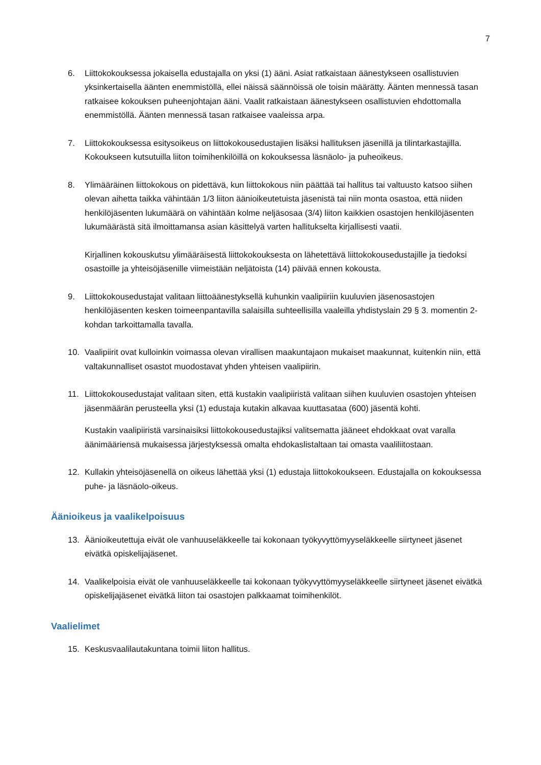7
6. Liittokokouksessa jokaisella edustajalla on yksi (1) ääni. Asiat ratkaistaan äänestykseen osallistuvien yksinkertaisella äänten enemmistöllä, ellei näissä säännöissä ole toisin määrätty. Äänten mennessä tasan ratkaisee kokouksen puheenjohtajan ääni. Vaalit ratkaistaan äänestykseen osallistuvien ehdottomalla enemmistöllä. Äänten mennessä tasan ratkaisee vaaleissa arpa.
7. Liittokokouksessa esitysoikeus on liittokokousedustajien lisäksi hallituksen jäsenillä ja tilintarkastajilla. Kokoukseen kutsutuilla liiton toimihenkilöillä on kokouksessa läsnäolo- ja puheoikeus.
8. Ylimääräinen liittokokous on pidettävä, kun liittokokous niin päättää tai hallitus tai valtuusto katsoo siihen olevan aihetta taikka vähintään 1/3 liiton äänioikeutetuista jäsenistä tai niin monta osastoa, että niiden henkilöjäsenten lukumäärä on vähintään kolme neljäsosaa (3/4) liiton kaikkien osastojen henkilöjäsenten lukumäärästä sitä ilmoittamansa asian käsittelyä varten hallitukselta kirjallisesti vaatii.
Kirjallinen kokouskutsu ylimääräisestä liittokokouksesta on lähetettävä liittokokousedustajille ja tiedoksi osastoille ja yhteisöjäsenille viimeistään neljätoista (14) päivää ennen kokousta.
9. Liittokokousedustajat valitaan liittoäänestyksellä kuhunkin vaalipiiriin kuuluvien jäsenosastojen henkilöjäsenten kesken toimeenpantavilla salaisilla suhteellisilla vaaleilla yhdistyslain 29 § 3. momentin 2-kohdan tarkoittamalla tavalla.
10. Vaalipiirit ovat kulloinkin voimassa olevan virallisen maakuntajaon mukaiset maakunnat, kuitenkin niin, että valtakunnalliset osastot muodostavat yhden yhteisen vaalipiirin.
11. Liittokokousedustajat valitaan siten, että kustakin vaalipiiristä valitaan siihen kuuluvien osastojen yhteisen jäsenmäärän perusteella yksi (1) edustaja kutakin alkavaa kuuttasataa (600) jäsentä kohti.
Kustakin vaalipiiristä varsinaisiksi liittokokousedustajiksi valitsematta jääneet ehdokkaat ovat varalla äänimääriensä mukaisessa järjestyksessä omalta ehdokaslistaltaan tai omasta vaaliliitostaan.
12. Kullakin yhteisöjäsenellä on oikeus lähettää yksi (1) edustaja liittokokoukseen. Edustajalla on kokouksessa puhe- ja läsnäolo-oikeus.
Äänioikeus ja vaalikelpoisuus
13. Äänioikeutettuja eivät ole vanhuuseläkkeelle tai kokonaan työkyvyttömyyseläkkeelle siirtyneet jäsenet eivätkä opiskelijajäsenet.
14. Vaalikelpoisia eivät ole vanhuuseläkkeelle tai kokonaan työkyvyttömyyseläkkeelle siirtyneet jäsenet eivätkä opiskelijajäsenet eivätkä liiton tai osastojen palkkaamat toimihenkilöt.
Vaalielimet
15. Keskusvaalilautakuntana toimii liiton hallitus.